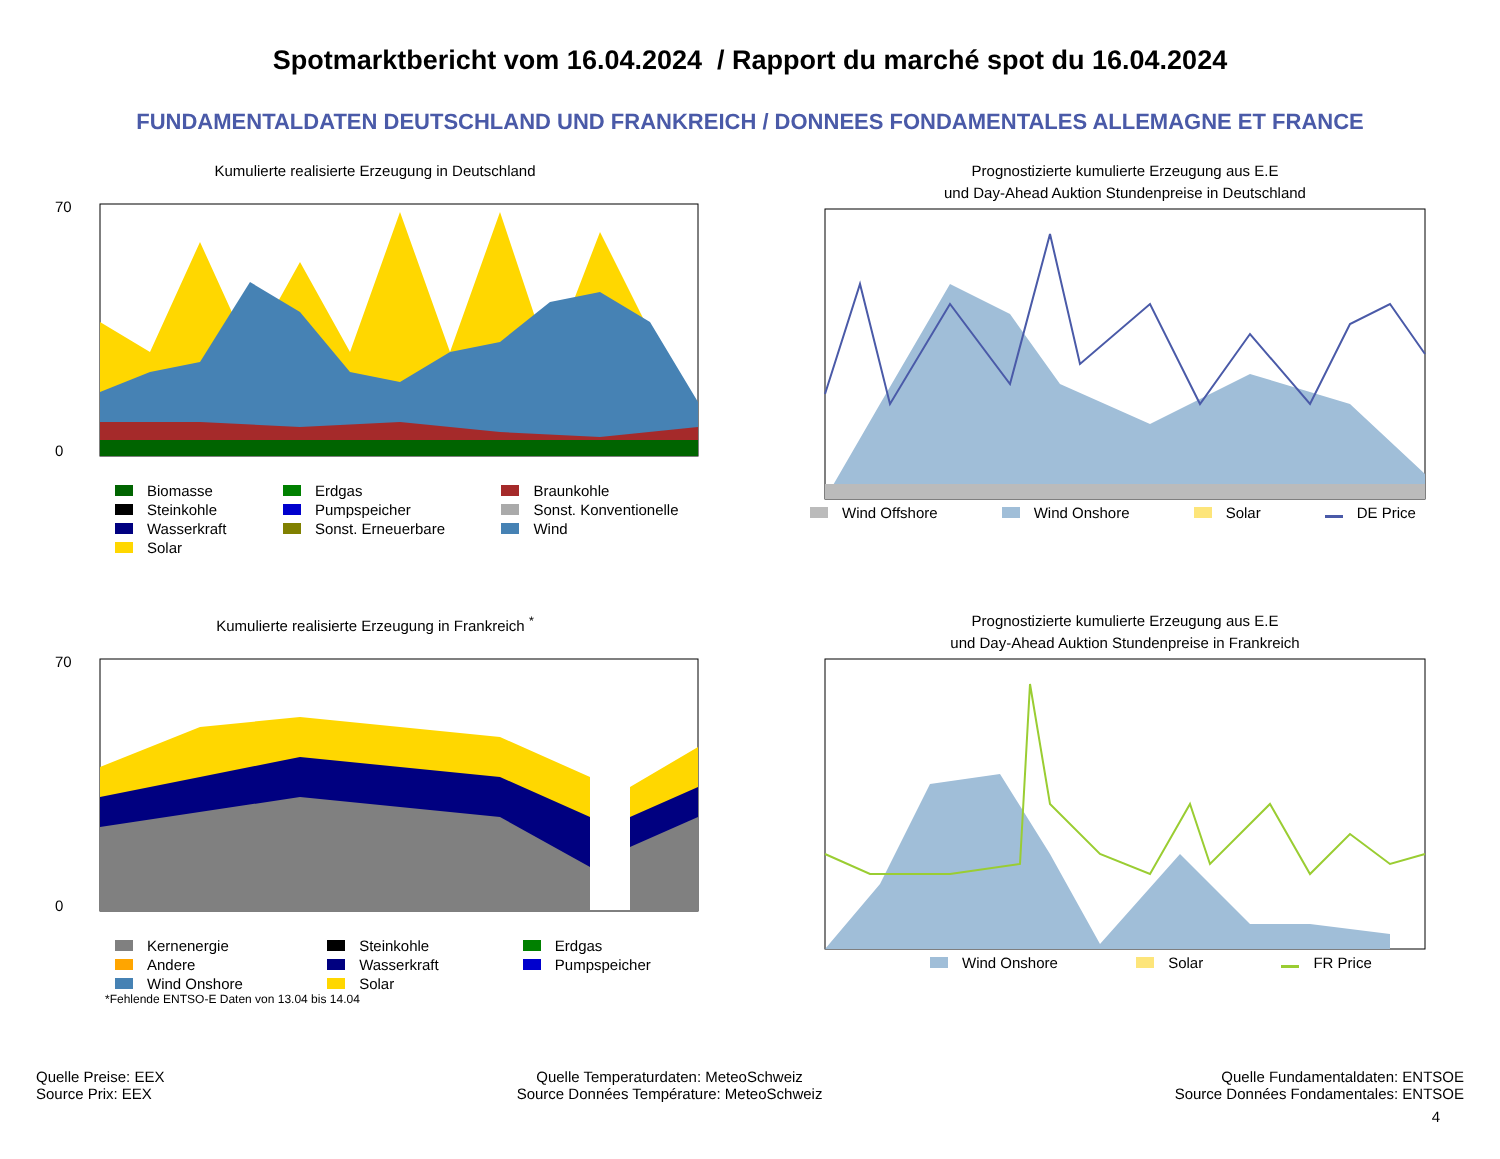Spotmarktbericht vom 16.04.2024 / Rapport du marché spot du 16.04.2024
FUNDAMENTALDATEN DEUTSCHLAND UND FRANKREICH / DONNEES FONDAMENTALES ALLEMAGNE ET FRANCE
Kumulierte realisierte Erzeugung in Deutschland
70
0
Biomasse Erdgas Braunkohle Steinkohle Pumpspeicher Sonst. Konventionelle Wasserkraft Sonst. Erneuerbare Wind Solar
Prognostizierte kumulierte Erzeugung aus E.E
und Day-Ahead Auktion Stundenpreise in Deutschland
Wind Offshore Wind Onshore Solar DE Price
Kumulierte realisierte Erzeugung in Frankreich <sup>*</sup>
70
0
Kernenergie Steinkohle Erdgas Andere Wasserkraft Pumpspeicher Wind Onshore Solar
*Fehlende ENTSO-E Daten von 13.04 bis 14.04
Prognostizierte kumulierte Erzeugung aus E.E
und Day-Ahead Auktion Stundenpreise in Frankreich
Wind Onshore Solar FR Price
Quelle Preise: EEX
Source Prix: EEX
Quelle Temperaturdaten: MeteoSchweiz
Source Données Température: MeteoSchweiz
Quelle Fundamentaldaten: ENTSOE
Source Données Fondamentales: ENTSOE
4